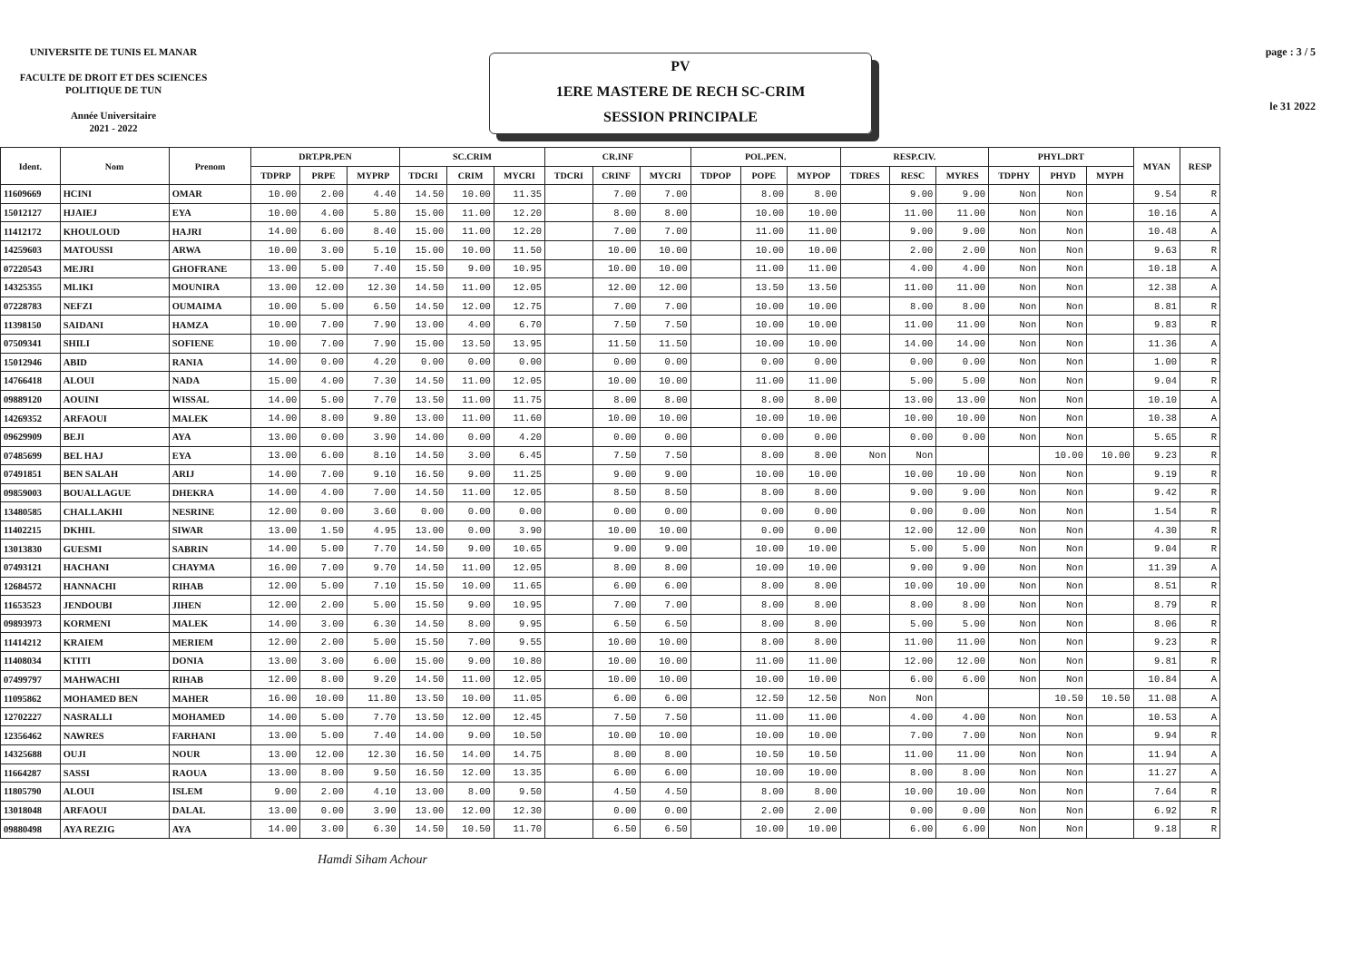UNIVERSITE DE TUNIS EL MANAR
FACULTE DE DROIT ET DES SCIENCES
POLITIQUE DE TUN
Année Universitaire
2021 - 2022
PV
1ERE MASTERE DE RECH SC-CRIM
SESSION PRINCIPALE
page : 3 / 5
le 31 2022
| Ident. | Nom | Prenom | DRT.PR.PEN | | | SC.CRIM | | | CR.INF | | | POL.PEN. | | | RESP.CIV. | | | PHYL.DRT | | | MYAN | RESP |
| --- | --- | --- | --- | --- | --- | --- | --- | --- | --- | --- | --- | --- | --- | --- | --- | --- | --- | --- | --- | --- | --- | --- |
| | | | TDPRP | PRPE | MYPRP | TDCRI | CRIM | MYCRI | TDCRI | CRINF | MYCRI | TDPOP | POPE | MYPOP | TDRES | RESC | MYRES | TDPHY | PHYD | MYPH | | |
| 11609669 | HCINI | OMAR | 10.00 | 2.00 | 4.40 | 14.50 | 10.00 | 11.35 | | 7.00 | 7.00 | | 8.00 | 8.00 | | 9.00 | 9.00 | Non | Non | | 9.54 | R |
| 15012127 | HJAIEJ | EYA | 10.00 | 4.00 | 5.80 | 15.00 | 11.00 | 12.20 | | 8.00 | 8.00 | | 10.00 | 10.00 | | 11.00 | 11.00 | Non | Non | | 10.16 | A |
| 11412172 | KHOULOUD | HAJRI | 14.00 | 6.00 | 8.40 | 15.00 | 11.00 | 12.20 | | 7.00 | 7.00 | | 11.00 | 11.00 | | 9.00 | 9.00 | Non | Non | | 10.48 | A |
| 14259603 | MATOUSSI | ARWA | 10.00 | 3.00 | 5.10 | 15.00 | 10.00 | 11.50 | | 10.00 | 10.00 | | 10.00 | 10.00 | | 2.00 | 2.00 | Non | Non | | 9.63 | R |
| 07220543 | MEJRI | GHOFRANE | 13.00 | 5.00 | 7.40 | 15.50 | 9.00 | 10.95 | | 10.00 | 10.00 | | 11.00 | 11.00 | | 4.00 | 4.00 | Non | Non | | 10.18 | A |
| 14325355 | MLIKI | MOUNIRA | 13.00 | 12.00 | 12.30 | 14.50 | 11.00 | 12.05 | | 12.00 | 12.00 | | 13.50 | 13.50 | | 11.00 | 11.00 | Non | Non | | 12.38 | A |
| 07228783 | NEFZI | OUMAIMA | 10.00 | 5.00 | 6.50 | 14.50 | 12.00 | 12.75 | | 7.00 | 7.00 | | 10.00 | 10.00 | | 8.00 | 8.00 | Non | Non | | 8.81 | R |
| 11398150 | SAIDANI | HAMZA | 10.00 | 7.00 | 7.90 | 13.00 | 4.00 | 6.70 | | 7.50 | 7.50 | | 10.00 | 10.00 | | 11.00 | 11.00 | Non | Non | | 9.83 | R |
| 07509341 | SHILI | SOFIENE | 10.00 | 7.00 | 7.90 | 15.00 | 13.50 | 13.95 | | 11.50 | 11.50 | | 10.00 | 10.00 | | 14.00 | 14.00 | Non | Non | | 11.36 | A |
| 15012946 | ABID | RANIA | 14.00 | 0.00 | 4.20 | 0.00 | 0.00 | 0.00 | | 0.00 | 0.00 | | 0.00 | 0.00 | | 0.00 | 0.00 | Non | Non | | 1.00 | R |
| 14766418 | ALOUI | NADA | 15.00 | 4.00 | 7.30 | 14.50 | 11.00 | 12.05 | | 10.00 | 10.00 | | 11.00 | 11.00 | | 5.00 | 5.00 | Non | Non | | 9.04 | R |
| 09889120 | AOUINI | WISSAL | 14.00 | 5.00 | 7.70 | 13.50 | 11.00 | 11.75 | | 8.00 | 8.00 | | 8.00 | 8.00 | | 13.00 | 13.00 | Non | Non | | 10.10 | A |
| 14269352 | ARFAOUI | MALEK | 14.00 | 8.00 | 9.80 | 13.00 | 11.00 | 11.60 | | 10.00 | 10.00 | | 10.00 | 10.00 | | 10.00 | 10.00 | Non | Non | | 10.38 | A |
| 09629909 | BEJI | AYA | 13.00 | 0.00 | 3.90 | 14.00 | 0.00 | 4.20 | | 0.00 | 0.00 | | 0.00 | 0.00 | | 0.00 | 0.00 | Non | Non | | 5.65 | R |
| 07485699 | BEL HAJ | EYA | 13.00 | 6.00 | 8.10 | 14.50 | 3.00 | 6.45 | | 7.50 | 7.50 | | 8.00 | 8.00 | Non | Non | | | 10.00 | 10.00 | 9.23 | R |
| 07491851 | BEN SALAH | ARIJ | 14.00 | 7.00 | 9.10 | 16.50 | 9.00 | 11.25 | | 9.00 | 9.00 | | 10.00 | 10.00 | | 10.00 | 10.00 | Non | Non | | 9.19 | R |
| 09859003 | BOUALLAGUE | DHEKRA | 14.00 | 4.00 | 7.00 | 14.50 | 11.00 | 12.05 | | 8.50 | 8.50 | | 8.00 | 8.00 | | 9.00 | 9.00 | Non | Non | | 9.42 | R |
| 13480585 | CHALLAKHI | NESRINE | 12.00 | 0.00 | 3.60 | 0.00 | 0.00 | 0.00 | | 0.00 | 0.00 | | 0.00 | 0.00 | | 0.00 | 0.00 | Non | Non | | 1.54 | R |
| 11402215 | DKHIL | SIWAR | 13.00 | 1.50 | 4.95 | 13.00 | 0.00 | 3.90 | | 10.00 | 10.00 | | 0.00 | 0.00 | | 12.00 | 12.00 | Non | Non | | 4.30 | R |
| 13013830 | GUESMI | SABRIN | 14.00 | 5.00 | 7.70 | 14.50 | 9.00 | 10.65 | | 9.00 | 9.00 | | 10.00 | 10.00 | | 5.00 | 5.00 | Non | Non | | 9.04 | R |
| 07493121 | HACHANI | CHAYMA | 16.00 | 7.00 | 9.70 | 14.50 | 11.00 | 12.05 | | 8.00 | 8.00 | | 10.00 | 10.00 | | 9.00 | 9.00 | Non | Non | | 11.39 | A |
| 12684572 | HANNACHI | RIHAB | 12.00 | 5.00 | 7.10 | 15.50 | 10.00 | 11.65 | | 6.00 | 6.00 | | 8.00 | 8.00 | | 10.00 | 10.00 | Non | Non | | 8.51 | R |
| 11653523 | JENDOUBI | JIHEN | 12.00 | 2.00 | 5.00 | 15.50 | 9.00 | 10.95 | | 7.00 | 7.00 | | 8.00 | 8.00 | | 8.00 | 8.00 | Non | Non | | 8.79 | R |
| 09893973 | KORMENI | MALEK | 14.00 | 3.00 | 6.30 | 14.50 | 8.00 | 9.95 | | 6.50 | 6.50 | | 8.00 | 8.00 | | 5.00 | 5.00 | Non | Non | | 8.06 | R |
| 11414212 | KRAIEM | MERIEM | 12.00 | 2.00 | 5.00 | 15.50 | 7.00 | 9.55 | | 10.00 | 10.00 | | 8.00 | 8.00 | | 11.00 | 11.00 | Non | Non | | 9.23 | R |
| 11408034 | KTITI | DONIA | 13.00 | 3.00 | 6.00 | 15.00 | 9.00 | 10.80 | | 10.00 | 10.00 | | 11.00 | 11.00 | | 12.00 | 12.00 | Non | Non | | 9.81 | R |
| 07499797 | MAHWACHI | RIHAB | 12.00 | 8.00 | 9.20 | 14.50 | 11.00 | 12.05 | | 10.00 | 10.00 | | 10.00 | 10.00 | | 6.00 | 6.00 | Non | Non | | 10.84 | A |
| 11095862 | MOHAMED BEN | MAHER | 16.00 | 10.00 | 11.80 | 13.50 | 10.00 | 11.05 | | 6.00 | 6.00 | | 12.50 | 12.50 | Non | Non | | | 10.50 | 10.50 | 11.08 | A |
| 12702227 | NASRALLI | MOHAMED | 14.00 | 5.00 | 7.70 | 13.50 | 12.00 | 12.45 | | 7.50 | 7.50 | | 11.00 | 11.00 | | 4.00 | 4.00 | Non | Non | | 10.53 | A |
| 12356462 | NAWRES | FARHANI | 13.00 | 5.00 | 7.40 | 14.00 | 9.00 | 10.50 | | 10.00 | 10.00 | | 10.00 | 10.00 | | 7.00 | 7.00 | Non | Non | | 9.94 | R |
| 14325688 | OUJI | NOUR | 13.00 | 12.00 | 12.30 | 16.50 | 14.00 | 14.75 | | 8.00 | 8.00 | | 10.50 | 10.50 | | 11.00 | 11.00 | Non | Non | | 11.94 | A |
| 11664287 | SASSI | RAOUA | 13.00 | 8.00 | 9.50 | 16.50 | 12.00 | 13.35 | | 6.00 | 6.00 | | 10.00 | 10.00 | | 8.00 | 8.00 | Non | Non | | 11.27 | A |
| 11805790 | ALOUI | ISLEM | 9.00 | 2.00 | 4.10 | 13.00 | 8.00 | 9.50 | | 4.50 | 4.50 | | 8.00 | 8.00 | | 10.00 | 10.00 | Non | Non | | 7.64 | R |
| 13018048 | ARFAOUI | DALAL | 13.00 | 0.00 | 3.90 | 13.00 | 12.00 | 12.30 | | 0.00 | 0.00 | | 2.00 | 2.00 | | 0.00 | 0.00 | Non | Non | | 6.92 | R |
| 09880498 | AYA REZIG | AYA | 14.00 | 3.00 | 6.30 | 14.50 | 10.50 | 11.70 | | 6.50 | 6.50 | | 10.00 | 10.00 | | 6.00 | 6.00 | Non | Non | | 9.18 | R |
Hamdi Siham Achour